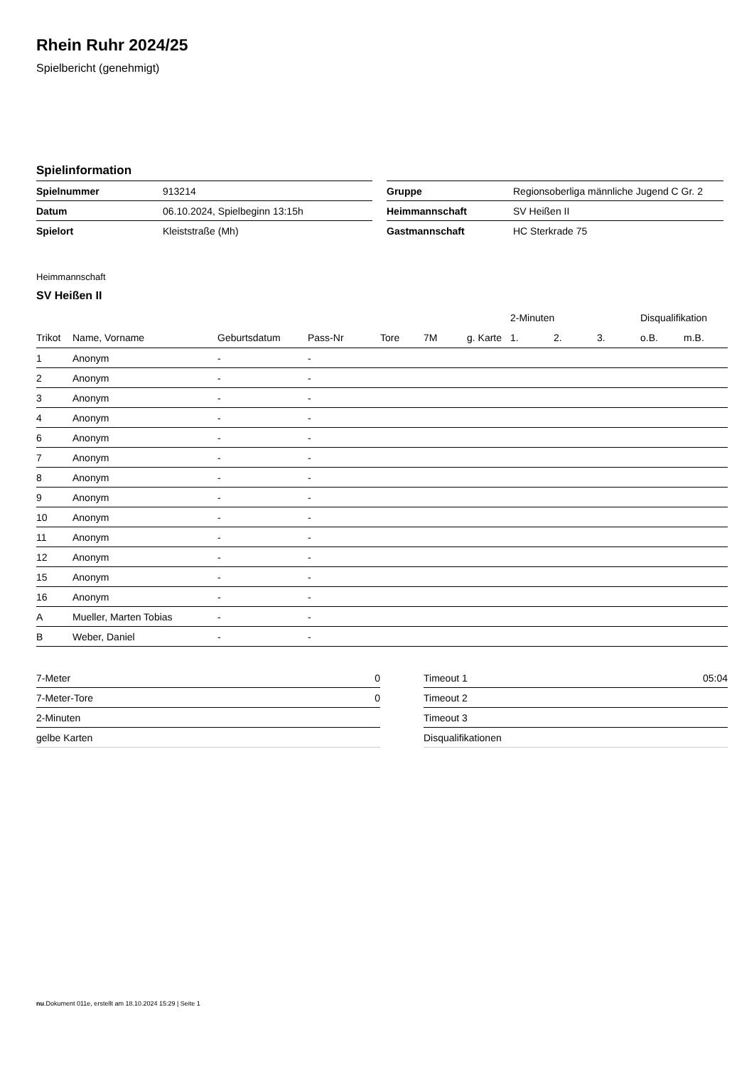Rhein Ruhr 2024/25
Spielbericht (genehmigt)
Spielinformation
| Spielnummer | 913214 |
| Datum | 06.10.2024, Spielbeginn 13:15h |
| Spielort | Kleiststraße (Mh) |
| Gruppe | Regionsoberliga männliche Jugend C Gr. 2 |
| Heimmannschaft | SV Heißen II |
| Gastmannschaft | HC Sterkrade 75 |
Heimmannschaft
SV Heißen II
| | | | | | | | 2-Minuten | | | Disqualifikation | |
| --- | --- | --- | --- | --- | --- | --- | --- | --- | --- | --- | --- |
| Trikot | Name, Vorname | Geburtsdatum | Pass-Nr | Tore | 7M | g. Karte | 1. | 2. | 3. | o.B. | m.B. |
| 1 | Anonym | - | - | | | | | | | | |
| 2 | Anonym | - | - | | | | | | | | |
| 3 | Anonym | - | - | | | | | | | | |
| 4 | Anonym | - | - | | | | | | | | |
| 6 | Anonym | - | - | | | | | | | | |
| 7 | Anonym | - | - | | | | | | | | |
| 8 | Anonym | - | - | | | | | | | | |
| 9 | Anonym | - | - | | | | | | | | |
| 10 | Anonym | - | - | | | | | | | | |
| 11 | Anonym | - | - | | | | | | | | |
| 12 | Anonym | - | - | | | | | | | | |
| 15 | Anonym | - | - | | | | | | | | |
| 16 | Anonym | - | - | | | | | | | | |
| A | Mueller, Marten Tobias | - | - | | | | | | | | |
| B | Weber, Daniel | - | - | | | | | | | | |
| 7-Meter | 0 |
| 7-Meter-Tore | 0 |
| 2-Minuten | |
| gelbe Karten | |
| Timeout 1 | 05:04 |
| Timeout 2 | |
| Timeout 3 | |
| Disqualifikationen | |
nu.Dokument 011e, erstellt am 18.10.2024 15:29 | Seite 1